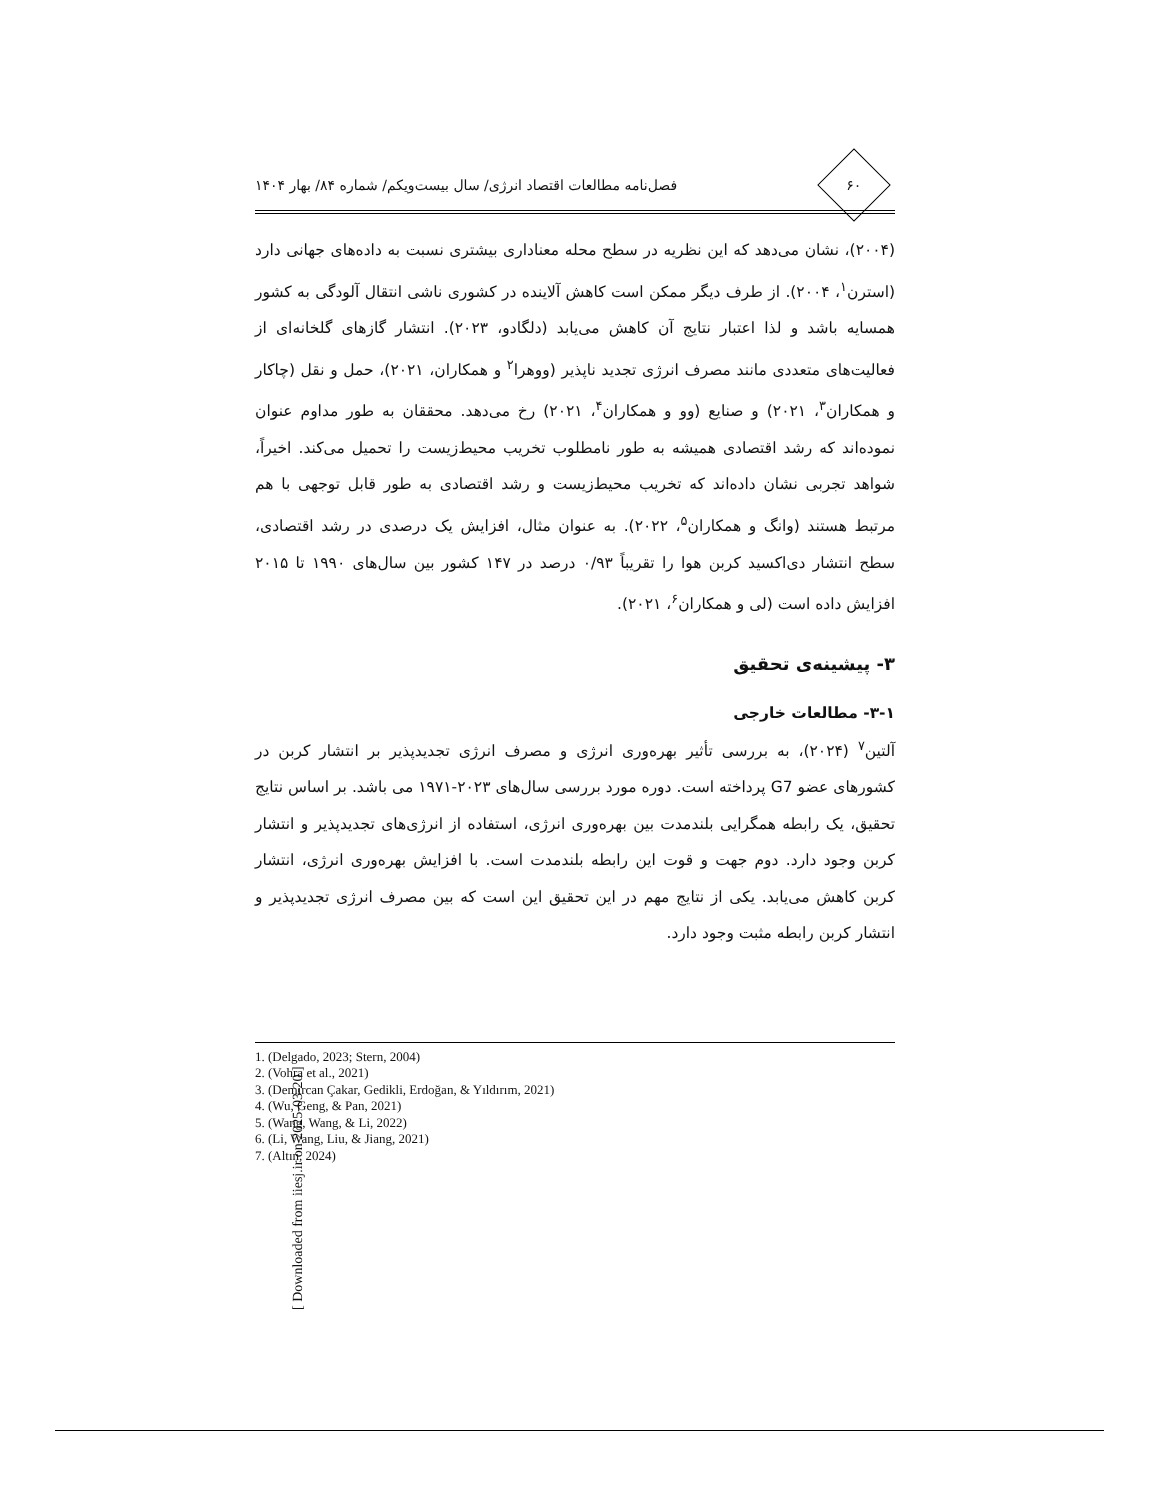۶۰
فصل‌نامه مطالعات اقتصاد انرژی/ سال بیست‌ویکم/ شماره ۸۴/ بهار ۱۴۰۴
(۲۰۰۴)، نشان می‌دهد که این نظریه در سطح محله معناداری بیشتری نسبت به داده‌های جهانی دارد (استرن<sup>۱</sup>، ۲۰۰۴). از طرف دیگر ممکن است کاهش آلاینده در کشوری ناشی انتقال آلودگی به کشور همسایه باشد و لذا اعتبار نتایج آن کاهش می‌یابد (دلگادو، ۲۰۲۳). انتشار گازهای گلخانه‌ای از فعالیت‌های متعددی مانند مصرف انرژی تجدید ناپذیر (ووهرا<sup>۲</sup> و همکاران، ۲۰۲۱)، حمل و نقل (چاکار و همکاران<sup>۳</sup>، ۲۰۲۱) و صنایع (وو و همکاران<sup>۴</sup>، ۲۰۲۱) رخ می‌دهد. محققان به طور مداوم عنوان نموده‌اند که رشد اقتصادی همیشه به طور نامطلوب تخریب محیط‌زیست را تحمیل می‌کند. اخیراً، شواهد تجربی نشان داده‌اند که تخریب محیط‌زیست و رشد اقتصادی به طور قابل توجهی با هم مرتبط هستند (وانگ و همکاران<sup>۵</sup>، ۲۰۲۲). به عنوان مثال، افزایش یک درصدی در رشد اقتصادی، سطح انتشار دی‌اکسید کربن هوا را تقریباً ۰/۹۳ درصد در ۱۴۷ کشور بین سال‌های ۱۹۹۰ تا ۲۰۱۵ افزایش داده است (لی و همکاران<sup>۶</sup>، ۲۰۲۱).
۳- پیشینه‌ی تحقیق
۳-۱- مطالعات خارجی
آلتین<sup>۷</sup> (۲۰۲۴)، به بررسی تأثیر بهره‌وری انرژی و مصرف انرژی تجدیدپذیر بر انتشار کربن در کشورهای عضو G7 پرداخته است. دوره مورد بررسی سال‌های ۲۰۲۳-۱۹۷۱ می باشد. بر اساس نتایج تحقیق، یک رابطه همگرایی بلندمدت بین بهره‌وری انرژی، استفاده از انرژی‌های تجدیدپذیر و انتشار کربن وجود دارد. دوم جهت و قوت این رابطه بلندمدت است. با افزایش بهره‌وری انرژی، انتشار کربن کاهش می‌یابد. یکی از نتایج مهم در این تحقیق این است که بین مصرف انرژی تجدیدپذیر و انتشار کربن رابطه مثبت وجود دارد.
1. (Delgado, 2023; Stern, 2004)
2. (Vohra et al., 2021)
3. (Demircan Çakar, Gedikli, Erdoğan, & Yıldırım, 2021)
4. (Wu, Geng, & Pan, 2021)
5. (Wang, Wang, & Li, 2022)
6. (Li, Wang, Liu, & Jiang, 2021)
7. (Altın, 2024)
[ Downloaded from iiesj.ir on 2025-03-20 ]